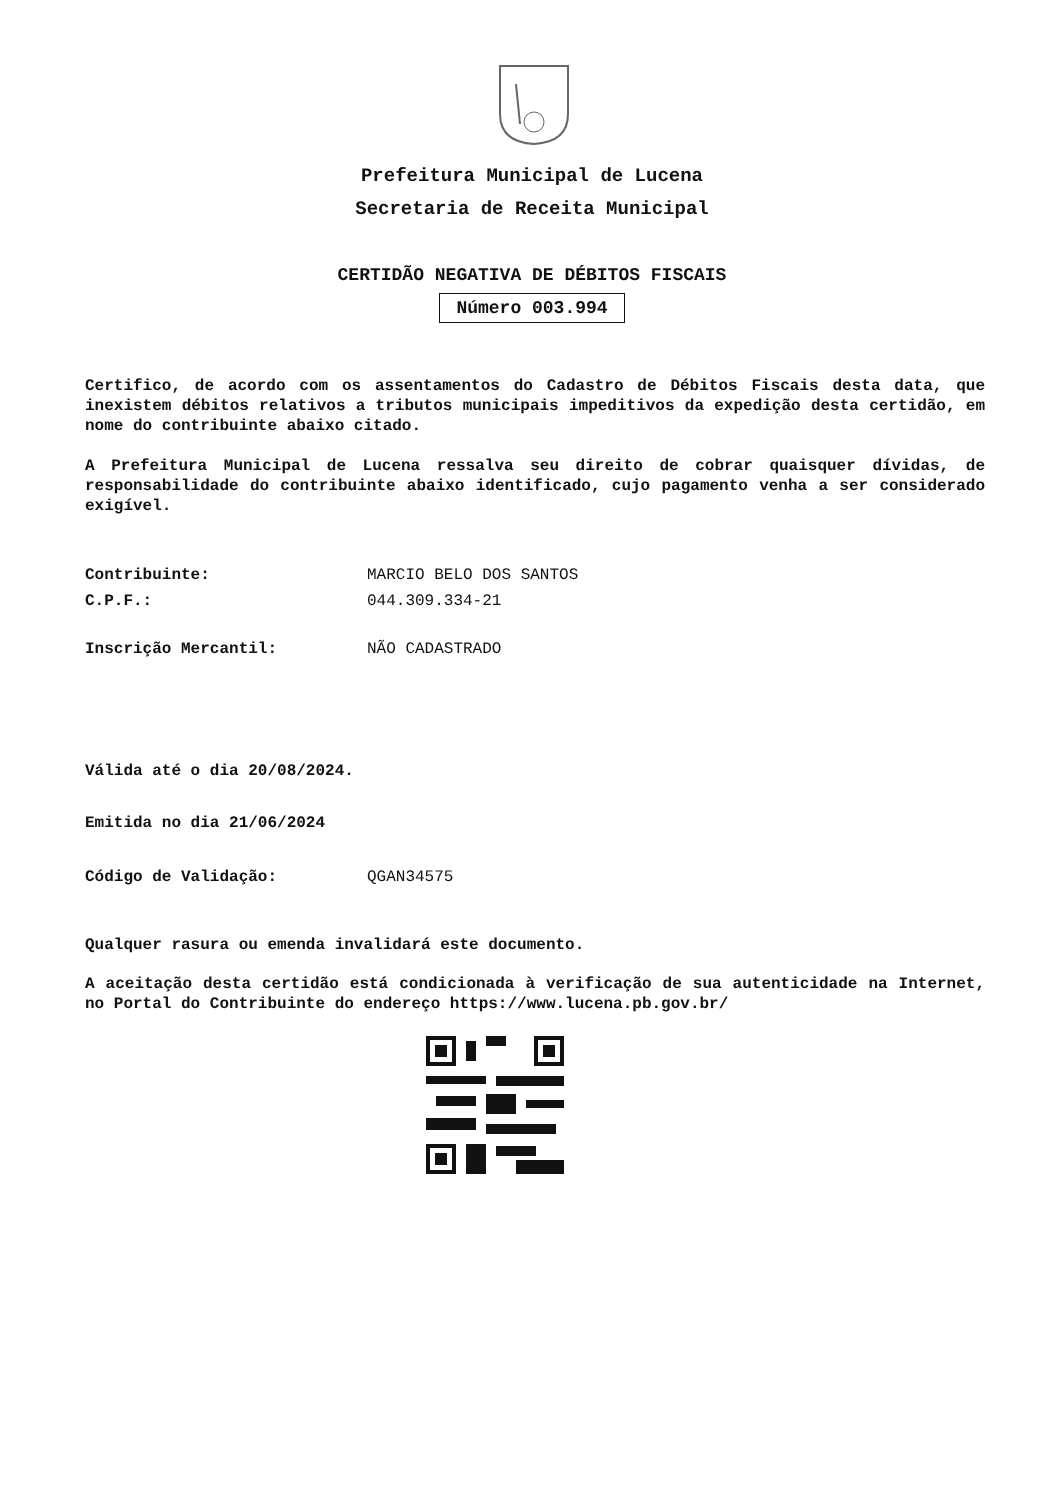Prefeitura Municipal de Lucena
Secretaria de Receita Municipal
CERTIDÃO NEGATIVA DE DÉBITOS FISCAIS
Número 003.994
Certifico, de acordo com os assentamentos do Cadastro de Débitos Fiscais desta data, que inexistem débitos relativos a tributos municipais impeditivos da expedição desta certidão, em nome do contribuinte abaixo citado.
A Prefeitura Municipal de Lucena ressalva seu direito de cobrar quaisquer dívidas, de responsabilidade do contribuinte abaixo identificado, cujo pagamento venha a ser considerado exigível.
Contribuinte: MARCIO BELO DOS SANTOS
C.P.F.: 044.309.334-21
Inscrição Mercantil: NÃO CADASTRADO
Válida até o dia 20/08/2024.
Emitida no dia 21/06/2024
Código de Validação: QGAN34575
Qualquer rasura ou emenda invalidará este documento.
A aceitação desta certidão está condicionada à verificação de sua autenticidade na Internet, no Portal do Contribuinte do endereço https://www.lucena.pb.gov.br/